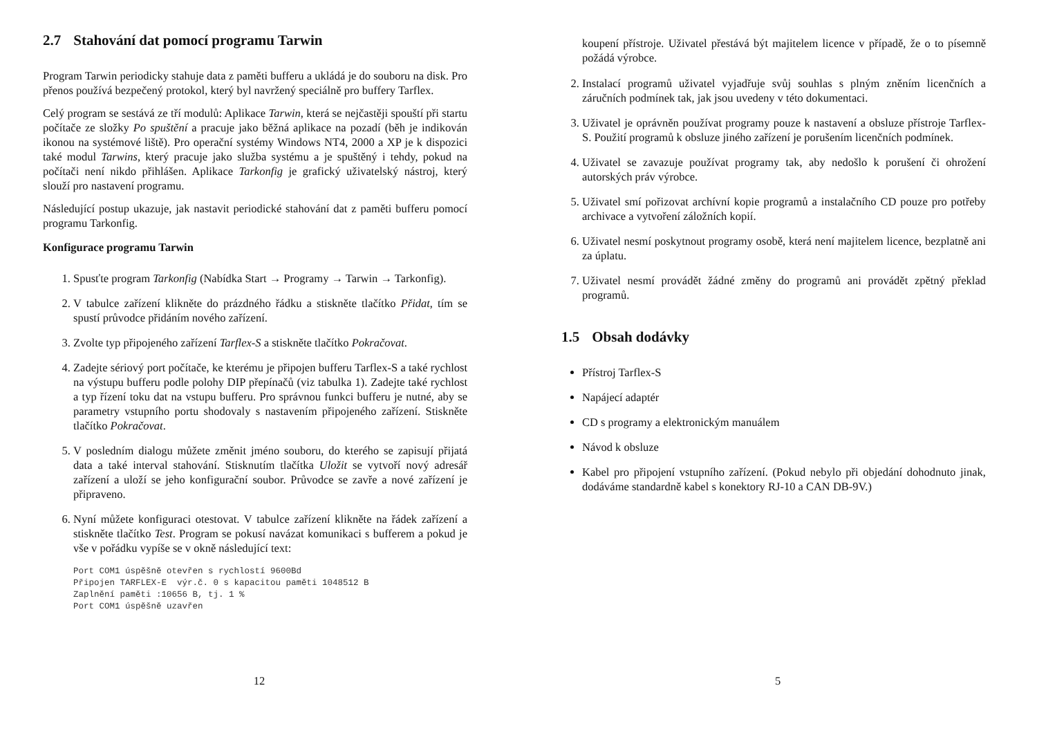2.7 Stahování dat pomocí programu Tarwin
Program Tarwin periodicky stahuje data z paměti bufferu a ukládá je do souboru na disk. Pro přenos používá bezpečený protokol, který byl navržený speciálně pro buffery Tarflex.
Celý program se sestává ze tří modulů: Aplikace Tarwin, která se nejčastěji spouští při startu počítače ze složky Po spuštění a pracuje jako běžná aplikace na pozadí (běh je indikován ikonou na systémové liště). Pro operační systémy Windows NT4, 2000 a XP je k dispozici také modul Tarwins, který pracuje jako služba systému a je spuštěný i tehdy, pokud na počítači není nikdo přihlášen. Aplikace Tarkonfig je grafický uživatelský nástroj, který slouží pro nastavení programu.
Následující postup ukazuje, jak nastavit periodické stahování dat z paměti bufferu pomocí programu Tarkonfig.
Konfigurace programu Tarwin
1. Spusťte program Tarkonfig (Nabídka Start → Programy → Tarwin → Tarkonfig).
2. V tabulce zařízení klikněte do prázdného řádku a stiskněte tlačítko Přidat, tím se spustí průvodce přidáním nového zařízení.
3. Zvolte typ připojeného zařízení Tarflex-S a stiskněte tlačítko Pokračovat.
4. Zadejte sériový port počítače, ke kterému je připojen bufferu Tarflex-S a také rychlost na výstupu bufferu podle polohy DIP přepínačů (viz tabulka 1). Zadejte také rychlost a typ řízení toku dat na vstupu bufferu. Pro správnou funkci bufferu je nutné, aby se parametry vstupního portu shodovaly s nastavením připojeného zařízení. Stiskněte tlačítko Pokračovat.
5. V posledním dialogu můžete změnit jméno souboru, do kterého se zapisují přijatá data a také interval stahování. Stisknutím tlačítka Uložit se vytvoří nový adresář zařízení a uloží se jeho konfigurační soubor. Průvodce se zavře a nové zařízení je připraveno.
6. Nyní můžete konfiguraci otestovat. V tabulce zařízení klikněte na řádek zařízení a stiskněte tlačítko Test. Program se pokusí navázat komunikaci s bufferem a pokud je vše v pořádku vypíše se v okně následující text:
Port COM1 úspěšně otevřen s rychlostí 9600Bd
Připojen TARFLEX-E  výr.č. 0 s kapacitou paměti 1048512 B
Zaplnění paměti :10656 B, tj. 1 %
Port COM1 úspěšně uzavřen
12
koupení přístroje. Uživatel přestává být majitelem licence v případě, že o to písemně požádá výrobce.
2. Instalací programů uživatel vyjadřuje svůj souhlas s plným zněním licenčních a záručních podmínek tak, jak jsou uvedeny v této dokumentaci.
3. Uživatel je oprávněn používat programy pouze k nastavení a obsluze přístroje Tarflex-S. Použití programů k obsluze jiného zařízení je porušením licenčních podmínek.
4. Uživatel se zavazuje používat programy tak, aby nedošlo k porušení či ohrožení autorských práv výrobce.
5. Uživatel smí pořizovat archívní kopie programů a instalačního CD pouze pro potřeby archivace a vytvoření záložních kopií.
6. Uživatel nesmí poskytnout programy osobě, která není majitelem licence, bezplatně ani za úplatu.
7. Uživatel nesmí provádět žádné změny do programů ani provádět zpětný překlad programů.
1.5 Obsah dodávky
Přístroj Tarflex-S
Napájecí adaptér
CD s programy a elektronickým manuálem
Návod k obsluze
Kabel pro připojení vstupního zařízení. (Pokud nebylo při objedání dohodnuto jinak, dodáváme standardně kabel s konektory RJ-10 a CAN DB-9V.)
5